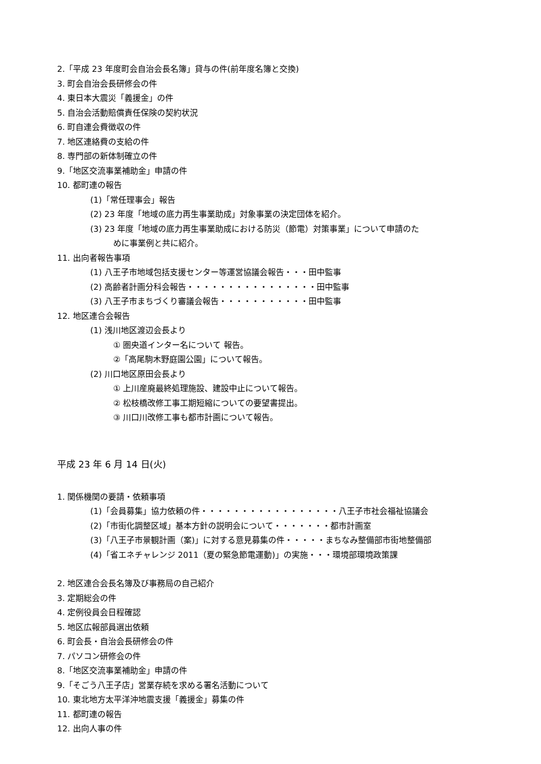2.「平成 23 年度町会自治会長名簿」貸与の件(前年度名簿と交換)
3. 町会自治会長研修会の件
4. 東日本大震災「義援金」の件
5. 自治会活動賠償責任保険の契約状況
6. 町自連会費徴収の件
7. 地区連絡費の支給の件
8. 専門部の新体制確立の件
9.「地区交流事業補助金」申請の件
10. 都町連の報告
(1)「常任理事会」報告
(2) 23 年度「地域の底力再生事業助成」対象事業の決定団体を紹介。
(3) 23 年度「地域の底力再生事業助成における防災（節電）対策事業」について申請のた
めに事業例と共に紹介。
11. 出向者報告事項
(1) 八王子市地域包括支援センター等運営協議会報告・・・田中監事
(2) 高齢者計画分科会報告・・・・・・・・・・・・・・・・田中監事
(3) 八王子市まちづくり審議会報告・・・・・・・・・・・田中監事
12. 地区連合会報告
(1) 浅川地区渡辺会長より
① 圏央道インター名について 報告。
②「高尾駒木野庭園公園」について報告。
(2) 川口地区原田会長より
① 上川産廃最終処理施設、建設中止について報告。
② 松枝橋改修工事工期短縮についての要望書提出。
③ 川口川改修工事も都市計画について報告。
平成 23 年 6 月 14 日(火)
1. 関係機関の要請・依頼事項
(1)「会員募集」協力依頼の件・・・・・・・・・・・・・・・・・八王子市社会福祉協議会
(2)「市街化調整区域」基本方針の説明会について・・・・・・・都市計画室
(3)「八王子市景観計画（案)」に対する意見募集の件・・・・・まちなみ整備部市街地整備部
(4)「省エネチャレンジ 2011（夏の緊急節電運動)」の実施・・・環境部環境政策課
2. 地区連合会長名簿及び事務局の自己紹介
3. 定期総会の件
4. 定例役員会日程確認
5. 地区広報部員選出依頼
6. 町会長・自治会長研修会の件
7. パソコン研修会の件
8.「地区交流事業補助金」申請の件
9.「そごう八王子店」営業存続を求める署名活動について
10. 東北地方太平洋沖地震支援「義援金」募集の件
11. 都町連の報告
12. 出向人事の件